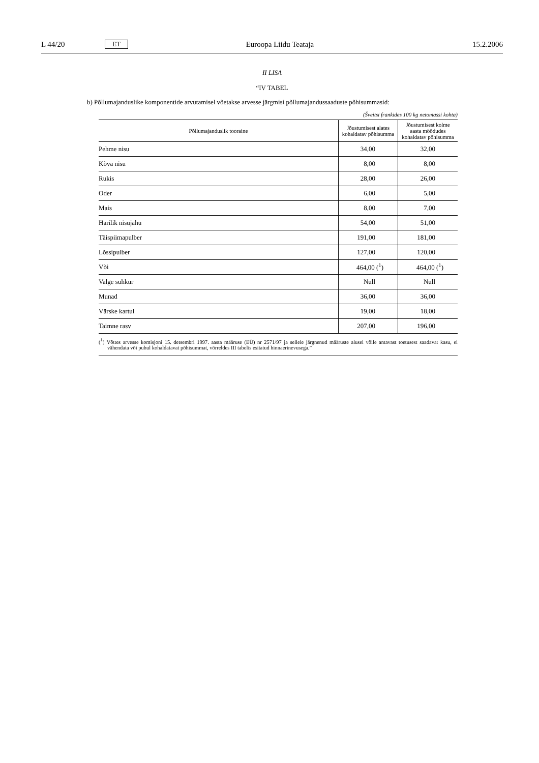L 44/20 ET Euroopa Liidu Teataja 15.2.2006
II LISA
“IV TABEL
b) Põllumajanduslike komponentide arvutamisel võetakse arvesse järgmisi põllumajandussaaduste põhisummasid:
(Šveitsi frankides 100 kg netomassi kohta)
| Põllumajanduslik tooraine | Jõustumisest alates kohaldatav põhisumma | Jõustumisest kolme aasta möödudes kohaldatav põhisumma |
| --- | --- | --- |
| Pehme nisu | 34,00 | 32,00 |
| Kõva nisu | 8,00 | 8,00 |
| Rukis | 28,00 | 26,00 |
| Oder | 6,00 | 5,00 |
| Mais | 8,00 | 7,00 |
| Harilik nisujahu | 54,00 | 51,00 |
| Täispiimapulber | 191,00 | 181,00 |
| Lõssipulber | 127,00 | 120,00 |
| Või | 464,00 (<sup>1</sup>) | 464,00 (<sup>1</sup>) |
| Valge suhkur | Null | Null |
| Munad | 36,00 | 36,00 |
| Värske kartul | 19,00 | 18,00 |
| Taimne rasv | 207,00 | 196,00 |
(<sup>1</sup>) Võttes arvesse komisjoni 15. detsembri 1997. aasta määruse (EÜ) nr 2571/97 ja sellele järgnenud määruste alusel võile antavast toetusest saadavat kasu, ei vähendata või puhul kohaldatavat põhisummat, võrreldes III tabelis esitatud hinnaerinevusega.”